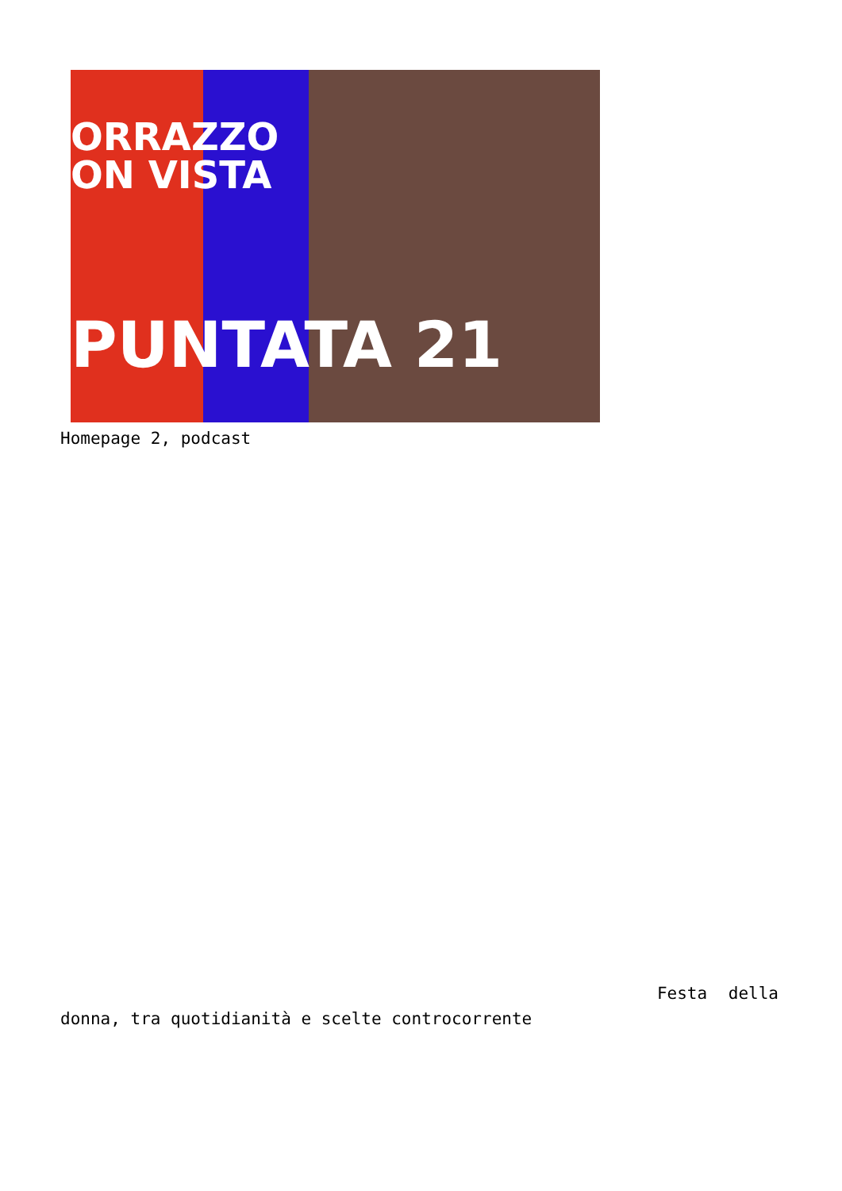ORRAZZO
ON VISTA
PUNTATA 21
Homepage 2, podcast
Festa della
donna, tra quotidianità e scelte controcorrente